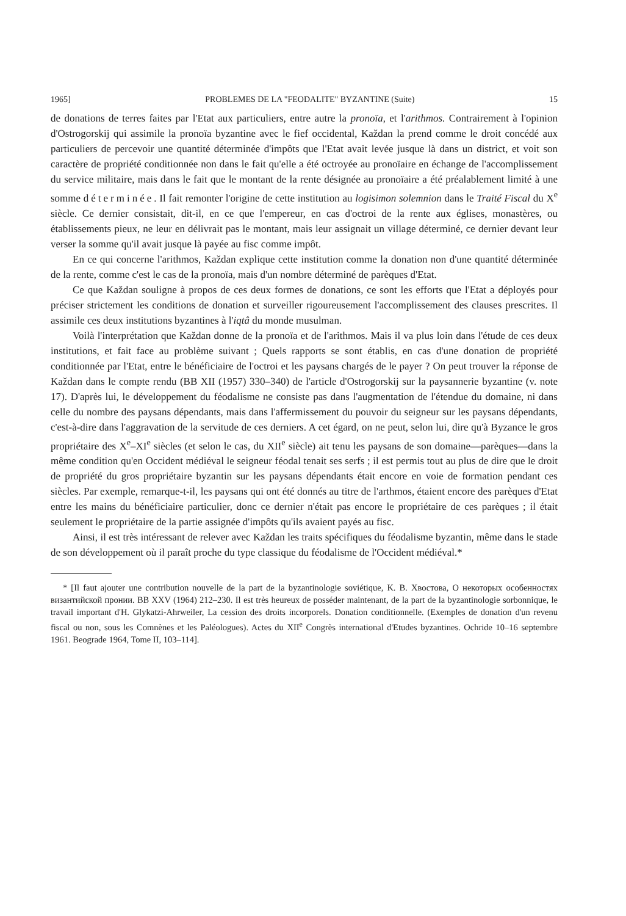1965] PROBLEMES DE LA "FEODALITE" BYZANTINE (Suite) 15
de donations de terres faites par l'Etat aux particuliers, entre autre la pronoïa, et l'arithmos. Contrairement à l'opinion d'Ostrogorskij qui assimile la pronoïa byzantine avec le fief occidental, Každan la prend comme le droit concédé aux particuliers de percevoir une quantité déterminée d'impôts que l'Etat avait levée jusque là dans un district, et voit son caractère de propriété conditionnée non dans le fait qu'elle a été octroyée au pronoïaire en échange de l'accomplissement du service militaire, mais dans le fait que le montant de la rente désignée au pronoïaire a été préalablement limité à une somme déterminée. Il fait remonter l'origine de cette institution au logisimon solemnion dans le Traité Fiscal du X<sup>e</sup> siècle. Ce dernier consistait, dit-il, en ce que l'empereur, en cas d'octroi de la rente aux églises, monastères, ou établissements pieux, ne leur en délivrait pas le montant, mais leur assignait un village déterminé, ce dernier devant leur verser la somme qu'il avait jusque là payée au fisc comme impôt.
En ce qui concerne l'arithmos, Každan explique cette institution comme la donation non d'une quantité déterminée de la rente, comme c'est le cas de la pronoïa, mais d'un nombre déterminé de parèques d'Etat.
Ce que Každan souligne à propos de ces deux formes de donations, ce sont les efforts que l'Etat a déployés pour préciser strictement les conditions de donation et surveiller rigoureusement l'accomplissement des clauses prescrites. Il assimile ces deux institutions byzantines à l'iqtâ du monde musulman.
Voilà l'interprétation que Každan donne de la pronoïa et de l'arithmos. Mais il va plus loin dans l'étude de ces deux institutions, et fait face au problème suivant ; Quels rapports se sont établis, en cas d'une donation de propriété conditionnée par l'Etat, entre le bénéficiaire de l'octroi et les paysans chargés de le payer ? On peut trouver la réponse de Každan dans le compte rendu (BB XII (1957) 330–340) de l'article d'Ostrogorskij sur la paysannerie byzantine (v. note 17). D'après lui, le développement du féodalisme ne consiste pas dans l'augmentation de l'étendue du domaine, ni dans celle du nombre des paysans dépendants, mais dans l'affermissement du pouvoir du seigneur sur les paysans dépendants, c'est-à-dire dans l'aggravation de la servitude de ces derniers. A cet égard, on ne peut, selon lui, dire qu'à Byzance le gros propriétaire des X<sup>e</sup>–XI<sup>e</sup> siècles (et selon le cas, du XII<sup>e</sup> siècle) ait tenu les paysans de son domaine—parèques—dans la même condition qu'en Occident médiéval le seigneur féodal tenait ses serfs ; il est permis tout au plus de dire que le droit de propriété du gros propriétaire byzantin sur les paysans dépendants était encore en voie de formation pendant ces siècles. Par exemple, remarque-t-il, les paysans qui ont été donnés au titre de l'arthmos, étaient encore des parèques d'Etat entre les mains du bénéficiaire particulier, donc ce dernier n'était pas encore le propriétaire de ces parèques ; il était seulement le propriétaire de la partie assignée d'impôts qu'ils avaient payés au fisc.
Ainsi, il est très intéressant de relever avec Každan les traits spécifiques du féodalisme byzantin, même dans le stade de son développement où il paraît proche du type classique du féodalisme de l'Occident médiéval.*
* [Il faut ajouter une contribution nouvelle de la part de la byzantinologie soviétique, K. B. Хвостова, О некоторых особенностях византийской пронии. BB XXV (1964) 212–230. Il est très heureux de posséder maintenant, de la part de la byzantinologie sorbonnique, le travail important d'H. Glykatzi-Ahrweiler, La cession des droits incorporels. Donation conditionnelle. (Exemples de donation d'un revenu fiscal ou non, sous les Comnènes et les Paléologues). Actes du XII<sup>e</sup> Congrès international d'Etudes byzantines. Ochride 10–16 septembre 1961. Beograde 1964, Tome II, 103–114].